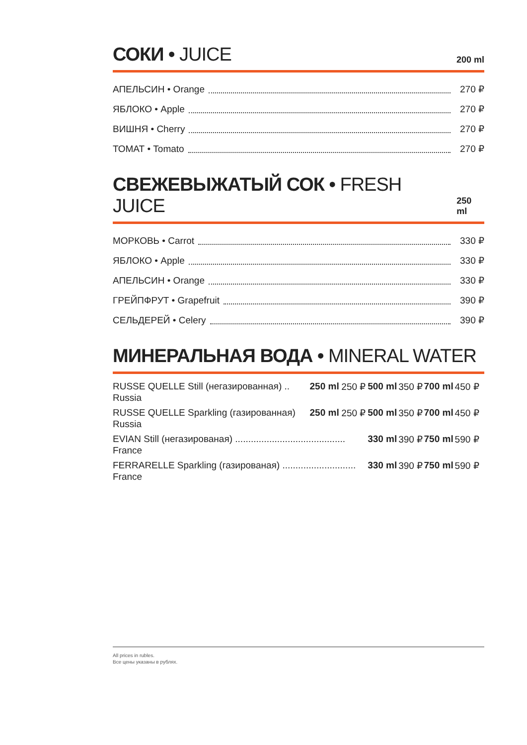СОКИ • JUICE
200 ml
АПЕЛЬСИН • Orange 270 ₽
ЯБЛОКО • Apple 270 ₽
ВИШНЯ • Cherry 270 ₽
ТОМАТ • Tomato 270 ₽
СВЕЖЕВЫЖАТЫЙ СОК • FRESH JUICE
250 ml
МОРКОВЬ • Carrot 330 ₽
ЯБЛОКО • Apple 330 ₽
АПЕЛЬСИН • Orange 330 ₽
ГРЕЙПФРУТ • Grapefruit 390 ₽
СЕЛЬДЕРЕЙ • Celery 390 ₽
МИНЕРАЛЬНАЯ ВОДА • MINERAL WATER
| RUSSE QUELLE Still (негазированная) .. | 250 ml | 250 ₽ | 500 ml | 350 ₽ | 700 ml | 450 ₽ |
| Russia | | | | | | |
| RUSSE QUELLE Sparkling (газированная) | 250 ml | 250 ₽ | 500 ml | 350 ₽ | 700 ml | 450 ₽ |
| Russia | | | | | | |
| EVIAN Still (негазированая) .......................................... | | | 330 ml | 390 ₽ | 750 ml | 590 ₽ |
| France | | | | | | |
| FERRARELLE Sparkling (газированая) ............................ | | | 330 ml | 390 ₽ | 750 ml | 590 ₽ |
| France | | | | | | |
All prices in rubles.
Все цены указаны в рублях.